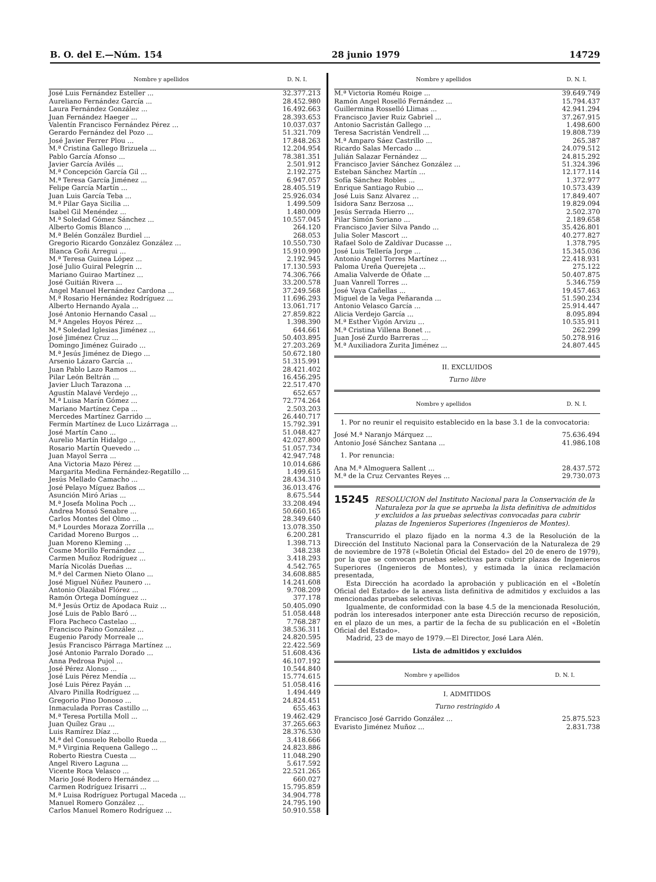B. O. del E.—Núm. 154 28 junio 1979 14729
| Nombre y apellidos | D. N. I. |
| --- | --- |
| José Luis Fernández Esteller ... | 32.377.213 |
| Aureliano Fernández García ... | 28.452.980 |
| Laura Fernández González ... | 16.492.663 |
| Juan Fernández Haeger ... | 28.393.653 |
| Valentín Francisco Fernández Pérez ... | 10.037.037 |
| Gerardo Fernández del Pozo ... | 51.321.709 |
| José Javier Ferrer Plou ... | 17.848.263 |
| M.ª Cristina Gallego Brizuela ... | 12.204.954 |
| Pablo García Afonso ... | 78.381.351 |
| Javier García Avilés ... | 2.501.912 |
| M.ª Concepción García Gil ... | 2.192.275 |
| M.ª Teresa García Jiménez ... | 6.947.057 |
| Felipe García Martín ... | 28.405.519 |
| Juan Luis García Teba ... | 25.926.034 |
| M.ª Pilar Gaya Sicilia ... | 1.499.509 |
| Isabel Gil Menéndez ... | 1.480.009 |
| M.ª Soledad Gómez Sánchez ... | 10.557.045 |
| Alberto Gomis Blanco ... | 264.120 |
| M.ª Belén González Burdiel ... | 268.053 |
| Gregorio Ricardo González González ... | 10.550.730 |
| Blanca Goñi Arregui ... | 15.910.990 |
| M.ª Teresa Guinea López ... | 2.192.945 |
| José Julio Guiral Pelegrín ... | 17.130.593 |
| Mariano Guirao Martínez ... | 74.306.766 |
| José Guitián Rivera ... | 33.200.578 |
| Angel Manuel Hernández Cardona ... | 37.249.568 |
| M.ª Rosario Hernández Rodríguez ... | 11.696.293 |
| Alberto Hernando Ayala ... | 13.061.717 |
| José Antonio Hernando Casal ... | 27.859.822 |
| M.ª Angeles Hoyos Pérez ... | 1.398.390 |
| M.ª Soledad Iglesias Jiménez ... | 644.661 |
| José Jiménez Cruz ... | 50.403.895 |
| Domingo Jiménez Guirado ... | 27.203.269 |
| M.ª Jesús Jiménez de Diego ... | 50.672.180 |
| Arsenio Lázaro García ... | 51.315.991 |
| Juan Pablo Lazo Ramos ... | 28.421.402 |
| Pilar León Beltrán ... | 16.456.295 |
| Javier Lluch Tarazona ... | 22.517.470 |
| Agustín Malavé Verdejo ... | 652.657 |
| M.ª Luisa Marín Gómez ... | 72.774.264 |
| Mariano Martínez Cepa ... | 2.503.203 |
| Mercedes Martínez Garrido ... | 26.440.717 |
| Fermín Martínez de Luco Lizárraga ... | 15.792.391 |
| José Martín Cano ... | 51.048.427 |
| Aurelio Martín Hidalgo ... | 42.027.800 |
| Rosario Martín Quevedo ... | 51.057.734 |
| Juan Mayol Serra ... | 42.947.748 |
| Ana Victoria Mazo Pérez ... | 10.014.686 |
| Margarita Medina Fernández-Regatillo ... | 1.499.615 |
| Jesús Mellado Camacho ... | 28.434.310 |
| José Pelayo Míguez Baños ... | 36.013.476 |
| Asunción Miró Arias ... | 8.675.544 |
| M.ª Josefa Molina Poch ... | 33.208.494 |
| Andrea Monsó Senabre ... | 50.660.165 |
| Carlos Montes del Olmo ... | 28.349.640 |
| M.ª Lourdes Moraza Zorrilla ... | 13.078.350 |
| Caridad Moreno Burgos ... | 6.200.281 |
| Juan Moreno Kleming ... | 1.398.713 |
| Cosme Morillo Fernández ... | 348.238 |
| Carmen Muñoz Rodríguez ... | 3.418.293 |
| María Nicolás Dueñas ... | 4.542.765 |
| M.ª del Carmen Nieto Olano ... | 34.608.885 |
| José Miguel Núñez Paunero ... | 14.241.608 |
| Antonio Olazábal Flórez ... | 9.708.209 |
| Ramón Ortega Domínguez ... | 377.178 |
| M.ª Jesús Ortiz de Apodaca Ruiz ... | 50.405.090 |
| José Luis de Pablo Baró ... | 51.058.448 |
| Flora Pacheco Castelao ... | 7.768.287 |
| Francisco Paíno González ... | 38.536.311 |
| Eugenio Parody Morreale ... | 24.820.595 |
| Jesús Francisco Párraga Martínez ... | 22.422.569 |
| José Antonio Parralo Dorado ... | 51.608.436 |
| Anna Pedrosa Pujol ... | 46.107.192 |
| José Pérez Alonso ... | 10.544.840 |
| José Luis Pérez Mendía ... | 15.774.615 |
| José Luis Pérez Payán ... | 51.058.416 |
| Alvaro Pinilla Rodríguez ... | 1.494.449 |
| Gregorio Pino Donoso ... | 24.824.451 |
| Inmaculada Porras Castillo ... | 655.463 |
| M.ª Teresa Portilla Moll ... | 19.462.429 |
| Juan Quílez Grau ... | 37.265.663 |
| Luis Ramírez Díaz ... | 28.376.530 |
| M.ª del Consuelo Rebollo Rueda ... | 3.418.666 |
| M.ª Virginia Requena Gallego ... | 24.823.886 |
| Roberto Riestra Cuesta ... | 11.048.290 |
| Angel Rivero Laguna ... | 5.617.592 |
| Vicente Roca Velasco ... | 22.521.265 |
| Mario José Rodero Hernández ... | 660.027 |
| Carmen Rodríguez Irisarri ... | 15.795.859 |
| M.ª Luisa Rodríguez Portugal Maceda ... | 34.904.778 |
| Manuel Romero González ... | 24.795.190 |
| Carlos Manuel Romero Rodríguez ... | 50.910.558 |
| Nombre y apellidos | D. N. I. |
| --- | --- |
| M.ª Victoria Roméu Roige ... | 39.649.749 |
| Ramón Angel Roselló Fernández ... | 15.794.437 |
| Guillermina Rosselló Llimas ... | 42.941.294 |
| Francisco Javier Ruiz Gabriel ... | 37.267.915 |
| Antonio Sacristán Gallego ... | 1.498.600 |
| Teresa Sacristán Vendrell ... | 19.808.739 |
| M.ª Amparo Sáez Castrillo ... | 265.387 |
| Ricardo Salas Mercado ... | 24.079.512 |
| Julián Salazar Fernández ... | 24.815.292 |
| Francisco Javier Sánchez González ... | 51.324.396 |
| Esteban Sánchez Martín ... | 12.177.114 |
| Sofía Sánchez Robles ... | 1.372.977 |
| Enrique Santiago Rubio ... | 10.573.439 |
| José Luis Sanz Alvarez ... | 17.849.407 |
| Isidora Sanz Berzosa ... | 19.829.094 |
| Jesús Serrada Hierro ... | 2.502.370 |
| Pilar Simón Soriano ... | 2.189.658 |
| Francisco Javier Silva Pando ... | 35.426.801 |
| Julia Soler Mascort ... | 40.277.827 |
| Rafael Solo de Zaldívar Ducasse ... | 1.378.795 |
| José Luis Tellería Jorge ... | 15.345.036 |
| Antonio Angel Torres Martínez ... | 22.418.931 |
| Paloma Ureña Querejeta ... | 275.122 |
| Amalia Valverde de Oñate ... | 50.407.875 |
| Juan Vanrell Torres ... | 5.346.759 |
| José Vaya Cañellas ... | 19.457.463 |
| Miguel de la Vega Peñaranda ... | 51.590.234 |
| Antonio Velasco García ... | 25.914.447 |
| Alicia Verdejo García ... | 8.095.894 |
| M.ª Esther Vigón Arvizu ... | 10.535.911 |
| M.ª Cristina Villena Bonet ... | 262.299 |
| Juan José Zurdo Barreras ... | 50.278.916 |
| M.ª Auxiliadora Zurita Jiménez ... | 24.807.445 |
II. EXCLUIDOS
Turno libre
| Nombre y apellidos | D. N. I. |
| --- | --- |
| 1. Por no reunir el requisito establecido en la base 3.1 de la convocatoria: | |
| José M.ª Naranjo Márquez ... | 75.636.494 |
| Antonio José Sánchez Santana ... | 41.986.108 |
| 1. Por renuncia: | |
| Ana M.ª Almoguera Sallent ... | 28.437.572 |
| M.ª de la Cruz Cervantes Reyes ... | 29.730.073 |
15245 RESOLUCION del Instituto Nacional para la Conservación de la Naturaleza por la que se aprueba la lista definitiva de admitidos y excluidos a las pruebas selectivas convocadas para cubrir plazas de Ingenieros Superiores (Ingenieros de Montes).
Transcurrido el plazo fijado en la norma 4.3 de la Resolución de la Dirección del Instituto Nacional para la Conservación de la Naturaleza de 29 de noviembre de 1978 («Boletín Oficial del Estado» del 20 de enero de 1979), por la que se convocan pruebas selectivas para cubrir plazas de Ingenieros Superiores (Ingenieros de Montes), y estimada la única reclamación presentada,
Esta Dirección ha acordado la aprobación y publicación en el «Boletín Oficial del Estado» de la anexa lista definitiva de admitidos y excluidos a las mencionadas pruebas selectivas.
Igualmente, de conformidad con la base 4.5 de la mencionada Resolución, podrán los interesados interponer ante esta Dirección recurso de reposición, en el plazo de un mes, a partir de la fecha de su publicación en el «Boletín Oficial del Estado».
Madrid, 23 de mayo de 1979.—El Director, José Lara Alén.
Lista de admitidos y excluidos
| Nombre y apellidos | D. N. I. |
| --- | --- |
I. ADMITIDOS
Turno restringido A
| Francisco José Garrido González ... | 25.875.523 |
| Evaristo Jiménez Muñoz ... | 2.831.738 |